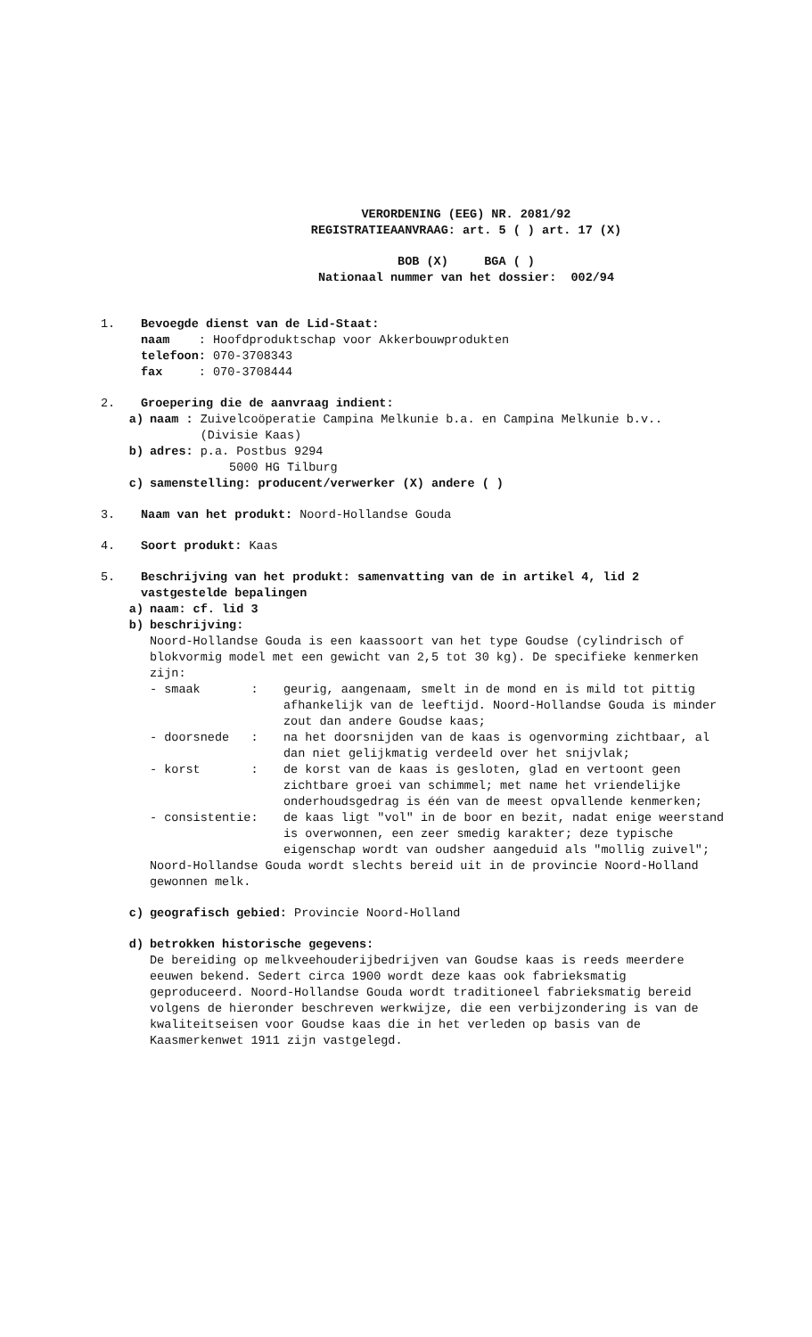VERORDENING (EEG) NR. 2081/92
REGISTRATIEAANVRAAG: art. 5 ( ) art. 17 (X)
BOB (X) BGA ( )
Nationaal nummer van het dossier: 002/94
1. Bevoegde dienst van de Lid-Staat:
naam : Hoofdproduktschap voor Akkerbouwprodukten
telefoon: 070-3708343
fax : 070-3708444
2. Groepering die de aanvraag indient:
a) naam : Zuivelcoöperatie Campina Melkunie b.a. en Campina Melkunie b.v..
(Divisie Kaas)
b) adres: p.a. Postbus 9294
5000 HG Tilburg
c) samenstelling: producent/verwerker (X) andere ( )
3. Naam van het produkt: Noord-Hollandse Gouda
4. Soort produkt: Kaas
5. Beschrijving van het produkt: samenvatting van de in artikel 4, lid 2 vastgestelde bepalingen
a) naam: cf. lid 3
b) beschrijving:
Noord-Hollandse Gouda is een kaassoort van het type Goudse (cylindrisch of blokvormig model met een gewicht van 2,5 tot 30 kg). De specifieke kenmerken zijn:
- smaak : geurig, aangenaam, smelt in de mond en is mild tot pittig afhankelijk van de leeftijd. Noord-Hollandse Gouda is minder zout dan andere Goudse kaas;
- doorsnede : na het doorsnijden van de kaas is ogenvorming zichtbaar, al dan niet gelijkmatig verdeeld over het snijvlak;
- korst : de korst van de kaas is gesloten, glad en vertoont geen zichtbare groei van schimmel; met name het vriendelijke onderhoudsgedrag is één van de meest opvallende kenmerken;
- consistentie: de kaas ligt "vol" in de boor en bezit, nadat enige weerstand is overwonnen, een zeer smedig karakter; deze typische eigenschap wordt van oudsher aangeduid als "mollig zuivel";
Noord-Hollandse Gouda wordt slechts bereid uit in de provincie Noord-Holland gewonnen melk.
c) geografisch gebied: Provincie Noord-Holland
d) betrokken historische gegevens:
De bereiding op melkveehouderijbedrijven van Goudse kaas is reeds meerdere eeuwen bekend. Sedert circa 1900 wordt deze kaas ook fabrieksmatig geproduceerd. Noord-Hollandse Gouda wordt traditioneel fabrieksmatig bereid volgens de hieronder beschreven werkwijze, die een verbijzondering is van de kwaliteitseisen voor Goudse kaas die in het verleden op basis van de Kaasmerkenwet 1911 zijn vastgelegd.